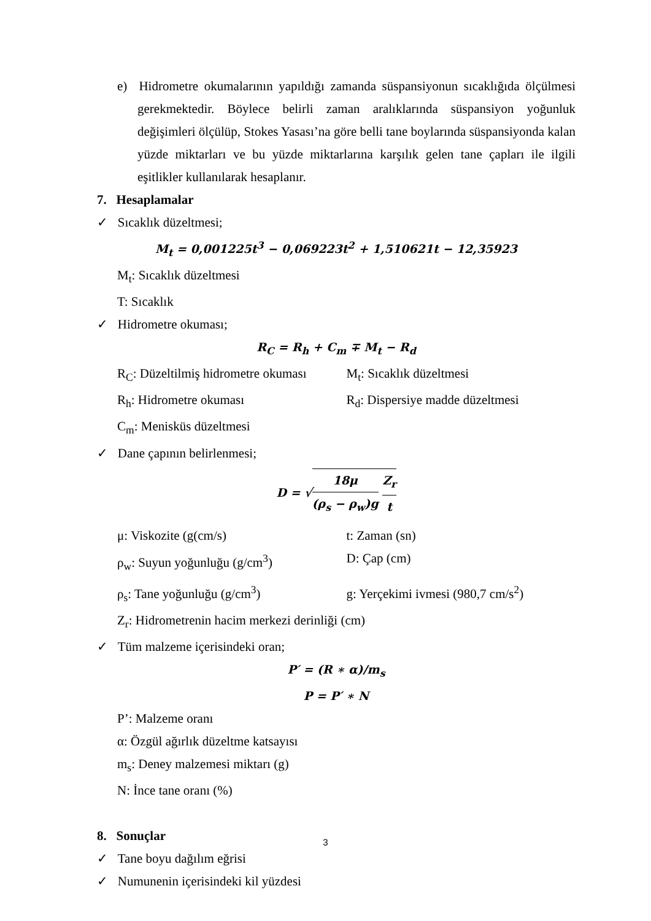e) Hidrometre okumalarının yapıldığı zamanda süspansiyonun sıcaklığıda ölçülmesi gerekmektedir. Böylece belirli zaman aralıklarında süspansiyon yoğunluk değişimleri ölçülüp, Stokes Yasası’na göre belli tane boylarında süspansiyonda kalan yüzde miktarları ve bu yüzde miktarlarına karşılık gelen tane çapları ile ilgili eşitlikler kullanılarak hesaplanır.
7. Hesaplamalar
✓ Sıcaklık düzeltmesi;
M<sub>t</sub> = 0,001225t<sup>3</sup> − 0,069223t<sup>2</sup> + 1,510621t − 12,35923
M<sub>t</sub>: Sıcaklık düzeltmesi
T: Sıcaklık
✓ Hidrometre okuması;
R<sub>C</sub> = R<sub>h</sub> + C<sub>m</sub> ∓ M<sub>t</sub> − R<sub>d</sub>
R<sub>C</sub>: Düzeltilmiş hidrometre okuması M<sub>t</sub>: Sıcaklık düzeltmesi
R<sub>h</sub>: Hidrometre okuması R<sub>d</sub>: Dispersiye madde düzeltmesi
C<sub>m</sub>: Menisküs düzeltmesi
✓ Dane çapının belirlenmesi;
D = √18μ (ρ<sub>s</sub> − ρ<sub>w</sub>)g Z<sub>r</sub> t
μ: Viskozite (g(cm/s) t: Zaman (sn)
ρ<sub>w</sub>: Suyun yoğunluğu (g/cm<sup>3</sup>) D: Çap (cm)
ρ<sub>s</sub>: Tane yoğunluğu (g/cm<sup>3</sup>) g: Yerçekimi ivmesi (980,7 cm/s<sup>2</sup>)
Z<sub>r</sub>: Hidrometrenin hacim merkezi derinliği (cm)
✓ Tüm malzeme içerisindeki oran;
P′ = (R ∗ α)/m<sub>s</sub>
P = P′ ∗ N
P’: Malzeme oranı
α: Özgül ağırlık düzeltme katsayısı
m<sub>s</sub>: Deney malzemesi miktarı (g)
N: İnce tane oranı (%)
8. Sonuçlar
✓ Tane boyu dağılım eğrisi
✓ Numunenin içerisindeki kil yüzdesi
3